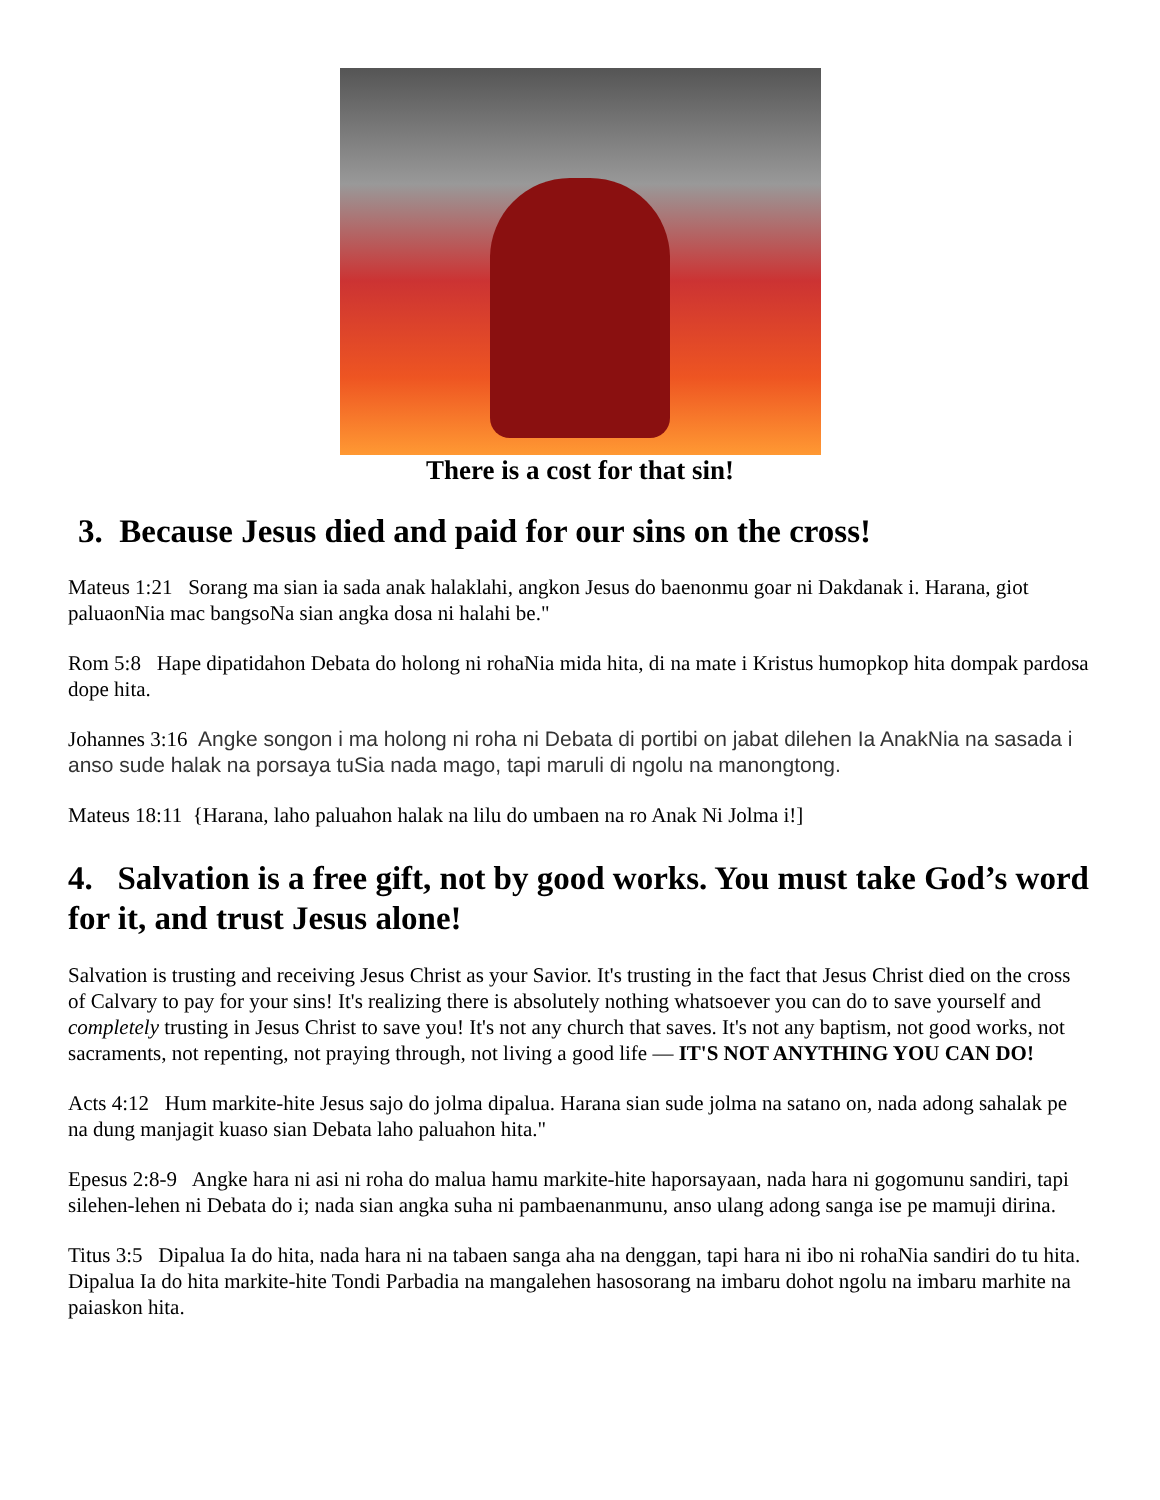There is a cost for that sin!
3. Because Jesus died and paid for our sins on the cross!
Mateus 1:21 Sorang ma sian ia sada anak halaklahi, angkon Jesus do baenonmu goar ni Dakdanak i. Harana, giot paluaonNia mac bangsoNa sian angka dosa ni halahi be."
Rom 5:8 Hape dipatidahon Debata do holong ni rohaNia mida hita, di na mate i Kristus humopkop hita dompak pardosa dope hita.
Johannes 3:16 Angke songon i ma holong ni roha ni Debata di portibi on jabat dilehen Ia AnakNia na sasada i anso sude halak na porsaya tuSia nada mago, tapi maruli di ngolu na manongtong.
Mateus 18:11 {Harana, laho paluahon halak na lilu do umbaen na ro Anak Ni Jolma i!]
4. Salvation is a free gift, not by good works. You must take God’s word for it, and trust Jesus alone!
Salvation is trusting and receiving Jesus Christ as your Savior. It's trusting in the fact that Jesus Christ died on the cross of Calvary to pay for your sins! It's realizing there is absolutely nothing whatsoever you can do to save yourself and completely trusting in Jesus Christ to save you! It's not any church that saves. It's not any baptism, not good works, not sacraments, not repenting, not praying through, not living a good life — IT'S NOT ANYTHING YOU CAN DO!
Acts 4:12 Hum markite-hite Jesus sajo do jolma dipalua. Harana sian sude jolma na satano on, nada adong sahalak pe na dung manjagit kuaso sian Debata laho paluahon hita."
Epesus 2:8-9 Angke hara ni asi ni roha do malua hamu markite-hite haporsayaan, nada hara ni gogomunu sandiri, tapi silehen-lehen ni Debata do i; nada sian angka suha ni pambaenanmunu, anso ulang adong sanga ise pe mamuji dirina.
Titus 3:5 Dipalua Ia do hita, nada hara ni na tabaen sanga aha na denggan, tapi hara ni ibo ni rohaNia sandiri do tu hita. Dipalua Ia do hita markite-hite Tondi Parbadia na mangalehen hasosorang na imbaru dohot ngolu na imbaru marhite na paiaskon hita.